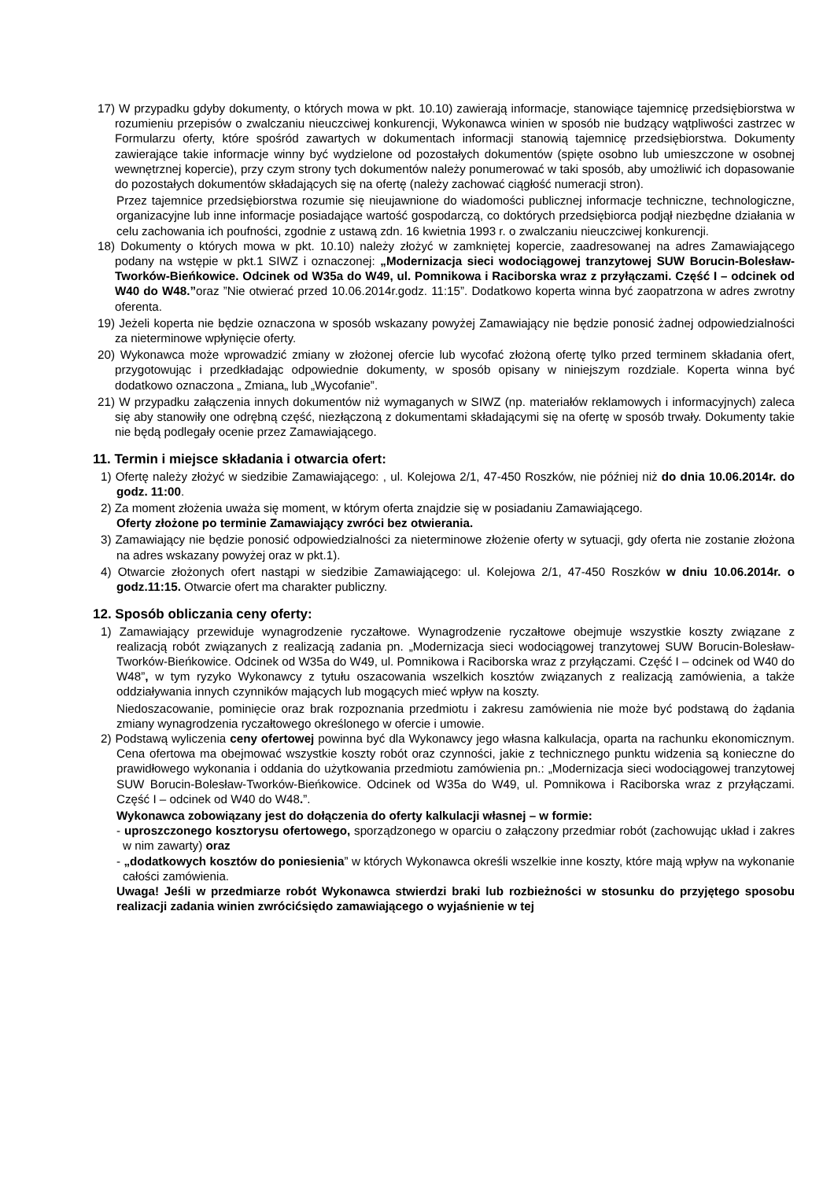17) W przypadku gdyby dokumenty, o których mowa w pkt. 10.10) zawierają informacje, stanowiące tajemnicę przedsiębiorstwa w rozumieniu przepisów o zwalczaniu nieuczciwej konkurencji, Wykonawca winien w sposób nie budzący wątpliwości zastrzec w Formularzu oferty, które spośród zawartych w dokumentach informacji stanowią tajemnicę przedsiębiorstwa. Dokumenty zawierające takie informacje winny być wydzielone od pozostałych dokumentów (spięte osobno lub umieszczone w osobnej wewnętrznej kopercie), przy czym strony tych dokumentów należy ponumerować w taki sposób, aby umożliwić ich dopasowanie do pozostałych dokumentów składających się na ofertę (należy zachować ciągłość numeracji stron).
Przez tajemnice przedsiębiorstwa rozumie się nieujawnione do wiadomości publicznej informacje techniczne, technologiczne, organizacyjne lub inne informacje posiadające wartość gospodarczą, co doktórych przedsiębiorca podjął niezbędne działania w celu zachowania ich poufności, zgodnie z ustawą zdn. 16 kwietnia 1993 r. o zwalczaniu nieuczciwej konkurencji.
18) Dokumenty o których mowa w pkt. 10.10) należy złożyć w zamkniętej kopercie, zaadresowanej na adres Zamawiającego podany na wstępie w pkt.1 SIWZ i oznaczonej: „Modernizacja sieci wodociągowej tranzytowej SUW Borucin-Bolesław-Tworków-Bieńkowice. Odcinek od W35a do W49, ul. Pomnikowa i Raciborska wraz z przyłączami. Część I – odcinek od W40 do W48.”oraz ”Nie otwierać przed 10.06.2014r.godz. 11:15”. Dodatkowo koperta winna być zaopatrzona w adres zwrotny oferenta.
19) Jeżeli koperta nie będzie oznaczona w sposób wskazany powyżej Zamawiający nie będzie ponosić żadnej odpowiedzialności za nieterminowe wpłynięcie oferty.
20) Wykonawca może wprowadzić zmiany w złożonej ofercie lub wycofać złożoną ofertę tylko przed terminem składania ofert, przygotowując i przedkładając odpowiednie dokumenty, w sposób opisany w niniejszym rozdziale. Koperta winna być dodatkowo oznaczona „ Zmiana„ lub „Wycofanie”.
21) W przypadku załączenia innych dokumentów niż wymaganych w SIWZ (np. materiałów reklamowych i informacyjnych) zaleca się aby stanowiły one odrębną część, niezłączoną z dokumentami składającymi się na ofertę w sposób trwały. Dokumenty takie nie będą podlegały ocenie przez Zamawiającego.
11. Termin i miejsce składania i otwarcia ofert:
1) Ofertę należy złożyć w siedzibie Zamawiającego: , ul. Kolejowa 2/1, 47-450 Roszków, nie później niż do dnia 10.06.2014r. do godz. 11:00.
2) Za moment złożenia uważa się moment, w którym oferta znajdzie się w posiadaniu Zamawiającego.
Oferty złożone po terminie Zamawiający zwróci bez otwierania.
3) Zamawiający nie będzie ponosić odpowiedzialności za nieterminowe złożenie oferty w sytuacji, gdy oferta nie zostanie złożona na adres wskazany powyżej oraz w pkt.1).
4) Otwarcie złożonych ofert nastąpi w siedzibie Zamawiającego: ul. Kolejowa 2/1, 47-450 Roszków w dniu 10.06.2014r. o godz.11:15. Otwarcie ofert ma charakter publiczny.
12. Sposób obliczania ceny oferty:
1) Zamawiający przewiduje wynagrodzenie ryczałtowe. Wynagrodzenie ryczałtowe obejmuje wszystkie koszty związane z realizacją robót związanych z realizacją zadania pn. „Modernizacja sieci wodociągowej tranzytowej SUW Borucin-Bolesław-Tworków-Bieńkowice. Odcinek od W35a do W49, ul. Pomnikowa i Raciborska wraz z przyłączami. Część I – odcinek od W40 do W48”, w tym ryzyko Wykonawcy z tytułu oszacowania wszelkich kosztów związanych z realizacją zamówienia, a także oddziaływania innych czynników mających lub mogących mieć wpływ na koszty.
Niedoszacowanie, pominięcie oraz brak rozpoznania przedmiotu i zakresu zamówienia nie może być podstawą do żądania zmiany wynagrodzenia ryczałtowego określonego w ofercie i umowie.
2) Podstawą wyliczenia ceny ofertowej powinna być dla Wykonawcy jego własna kalkulacja, oparta na rachunku ekonomicznym. Cena ofertowa ma obejmować wszystkie koszty robót oraz czynności, jakie z technicznego punktu widzenia są konieczne do prawidłowego wykonania i oddania do użytkowania przedmiotu zamówienia pn.: „Modernizacja sieci wodociągowej tranzytowej SUW Borucin-Bolesław-Tworków-Bieńkowice. Odcinek od W35a do W49, ul. Pomnikowa i Raciborska wraz z przyłączami. Część I – odcinek od W40 do W48.”.
Wykonawca zobowiązany jest do dołączenia do oferty kalkulacji własnej – w formie:
- uproszczonego kosztorysu ofertowego, sporządzonego w oparciu o załączony przedmiar robót (zachowując układ i zakres w nim zawarty) oraz
- „dodatkowych kosztów do poniesienia” w których Wykonawca określi wszelkie inne koszty, które mają wpływ na wykonanie całości zamówienia.
Uwaga! Jeśli w przedmiarze robót Wykonawca stwierdzi braki lub rozbieżności w stosunku do przyjętego sposobu realizacji zadania winien zwrócićsiędo zamawiającego o wyjaśnienie w tej